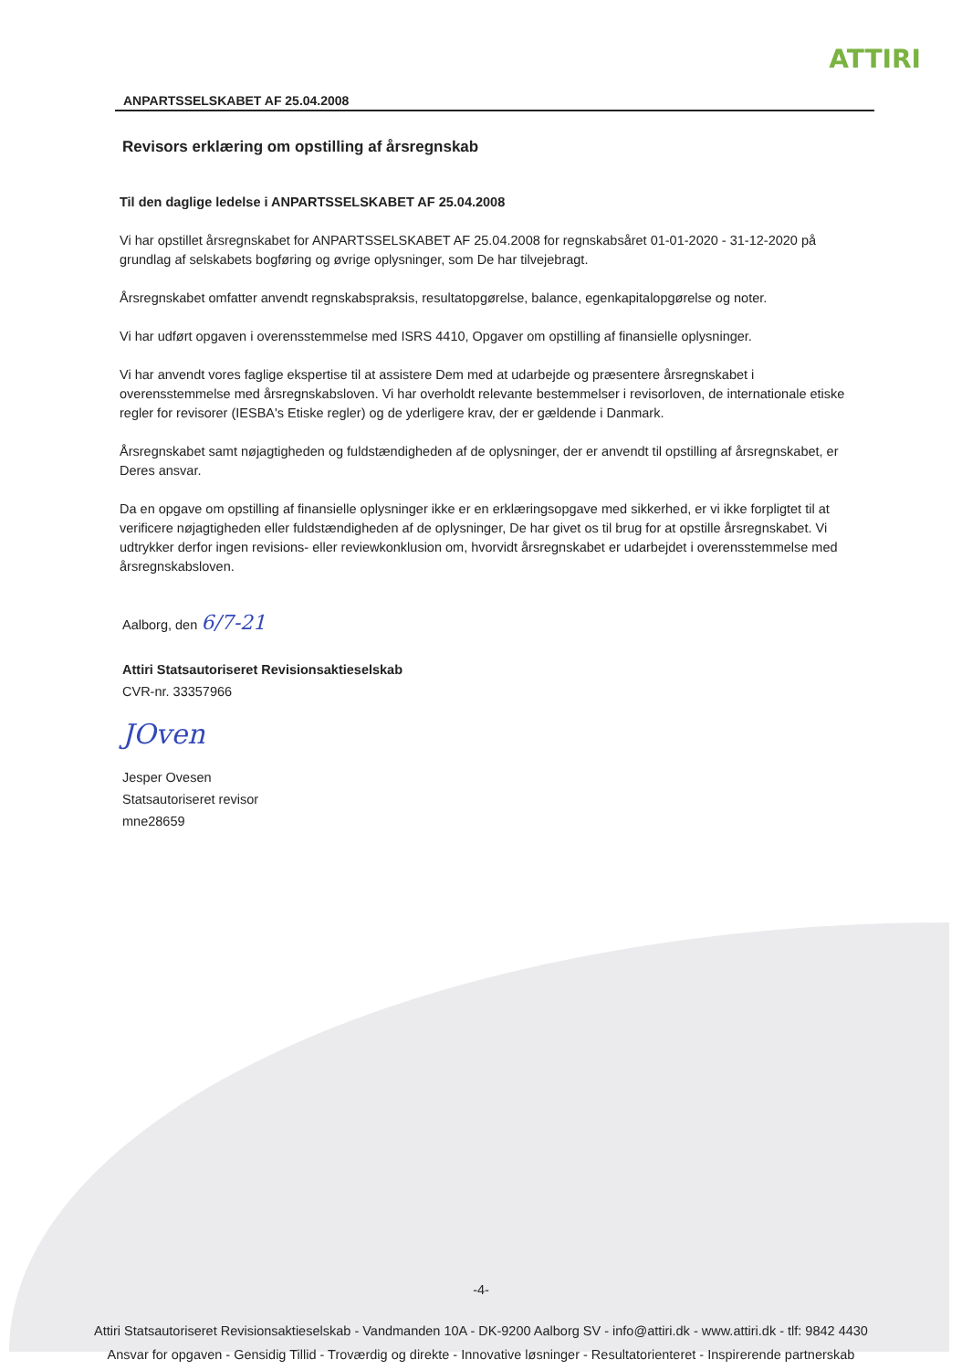ATTIRI
ANPARTSSELSKABET AF 25.04.2008
Revisors erklæring om opstilling af årsregnskab
Til den daglige ledelse i ANPARTSSELSKABET AF 25.04.2008
Vi har opstillet årsregnskabet for ANPARTSSELSKABET AF 25.04.2008 for regnskabsåret 01-01-2020 - 31-12-2020 på grundlag af selskabets bogføring og øvrige oplysninger, som De har tilvejebragt.
Årsregnskabet omfatter anvendt regnskabspraksis, resultatopgørelse, balance, egenkapitalopgørelse og noter.
Vi har udført opgaven i overensstemmelse med ISRS 4410, Opgaver om opstilling af finansielle oplysninger.
Vi har anvendt vores faglige ekspertise til at assistere Dem med at udarbejde og præsentere årsregnskabet i overensstemmelse med årsregnskabsloven. Vi har overholdt relevante bestemmelser i revisorloven, de internationale etiske regler for revisorer (IESBA's Etiske regler) og de yderligere krav, der er gældende i Danmark.
Årsregnskabet samt nøjagtigheden og fuldstændigheden af de oplysninger, der er anvendt til opstilling af årsregnskabet, er Deres ansvar.
Da en opgave om opstilling af finansielle oplysninger ikke er en erklæringsopgave med sikkerhed, er vi ikke forpligtet til at verificere nøjagtigheden eller fuldstændigheden af de oplysninger, De har givet os til brug for at opstille årsregnskabet. Vi udtrykker derfor ingen revisions- eller reviewkonklusion om, hvorvidt årsregnskabet er udarbejdet i overensstemmelse med årsregnskabsloven.
Aalborg, den 6/7-21
Attiri Statsautoriseret Revisionsaktieselskab
CVR-nr. 33357966
JOven
Jesper Ovesen
Statsautoriseret revisor
mne28659
-4-
Attiri Statsautoriseret Revisionsaktieselskab - Vandmanden 10A - DK-9200 Aalborg SV - info@attiri.dk - www.attiri.dk - tlf: 9842 4430
Ansvar for opgaven - Gensidig Tillid - Troværdig og direkte - Innovative løsninger - Resultatorienteret - Inspirerende partnerskab